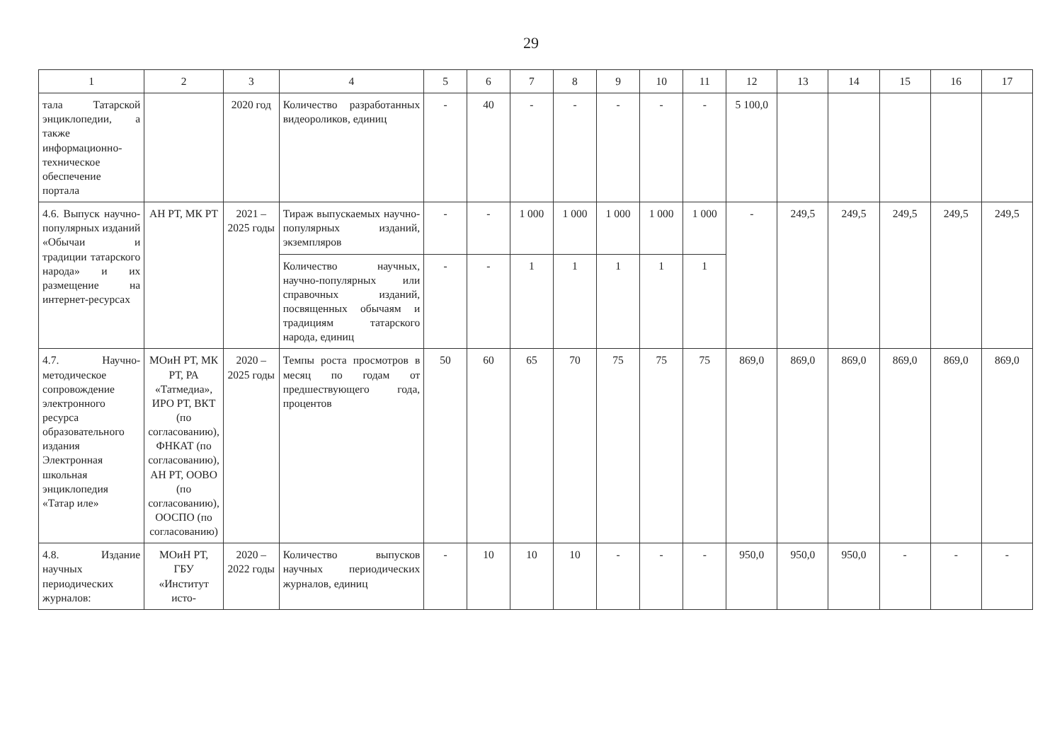29
| 1 | 2 | 3 | 4 | 5 | 6 | 7 | 8 | 9 | 10 | 11 | 12 | 13 | 14 | 15 | 16 | 17 |
| --- | --- | --- | --- | --- | --- | --- | --- | --- | --- | --- | --- | --- | --- | --- | --- | --- |
| тала Татарской энциклопедии, а также информационно-техническое обеспечение портала | | 2020 год | Количество разработанных видеороликов, единиц | - | 40 | - | - | - | - | - | 5 100,0 | | | | | |
| 4.6. Выпуск научно-популярных изданий «Обычаи и традиции татарского народа» и их размещение на интернет-ресурсах | АН РТ, МК РТ | 2021 – 2025 годы | Тираж выпускаемых научно-популярных изданий, экземпляров | - | - | 1 000 | 1 000 | 1 000 | 1 000 | 1 000 | - | 249,5 | 249,5 | 249,5 | 249,5 | 249,5 |
| | | | Количество научных, научно-популярных или справочных изданий, посвященных обычаям и традициям татарского народа, единиц | - | - | 1 | 1 | 1 | 1 | 1 | | | | | | |
| 4.7. Научно-методическое сопровождение электронного ресурса образовательного издания Электронная школьная энциклопедия «Татар иле» | МОиН РТ, МК РТ, РА «Татмедиа», ИРО РТ, ВКТ (по согласованию), ФНКАТ (по согласованию), АН РТ, ООВО (по согласованию), ООСПО (по согласованию) | 2020 – 2025 годы | Темпы роста просмотров в месяц по годам от предшествующего года, процентов | 50 | 60 | 65 | 70 | 75 | 75 | 75 | 869,0 | 869,0 | 869,0 | 869,0 | 869,0 | 869,0 |
| 4.8. Издание научных периодических журналов: | МОиН РТ, ГБУ «Институт исто- | 2020 – 2022 годы | Количество выпусков научных периодических журналов, единиц | - | 10 | 10 | 10 | - | - | - | 950,0 | 950,0 | 950,0 | - | - | - |